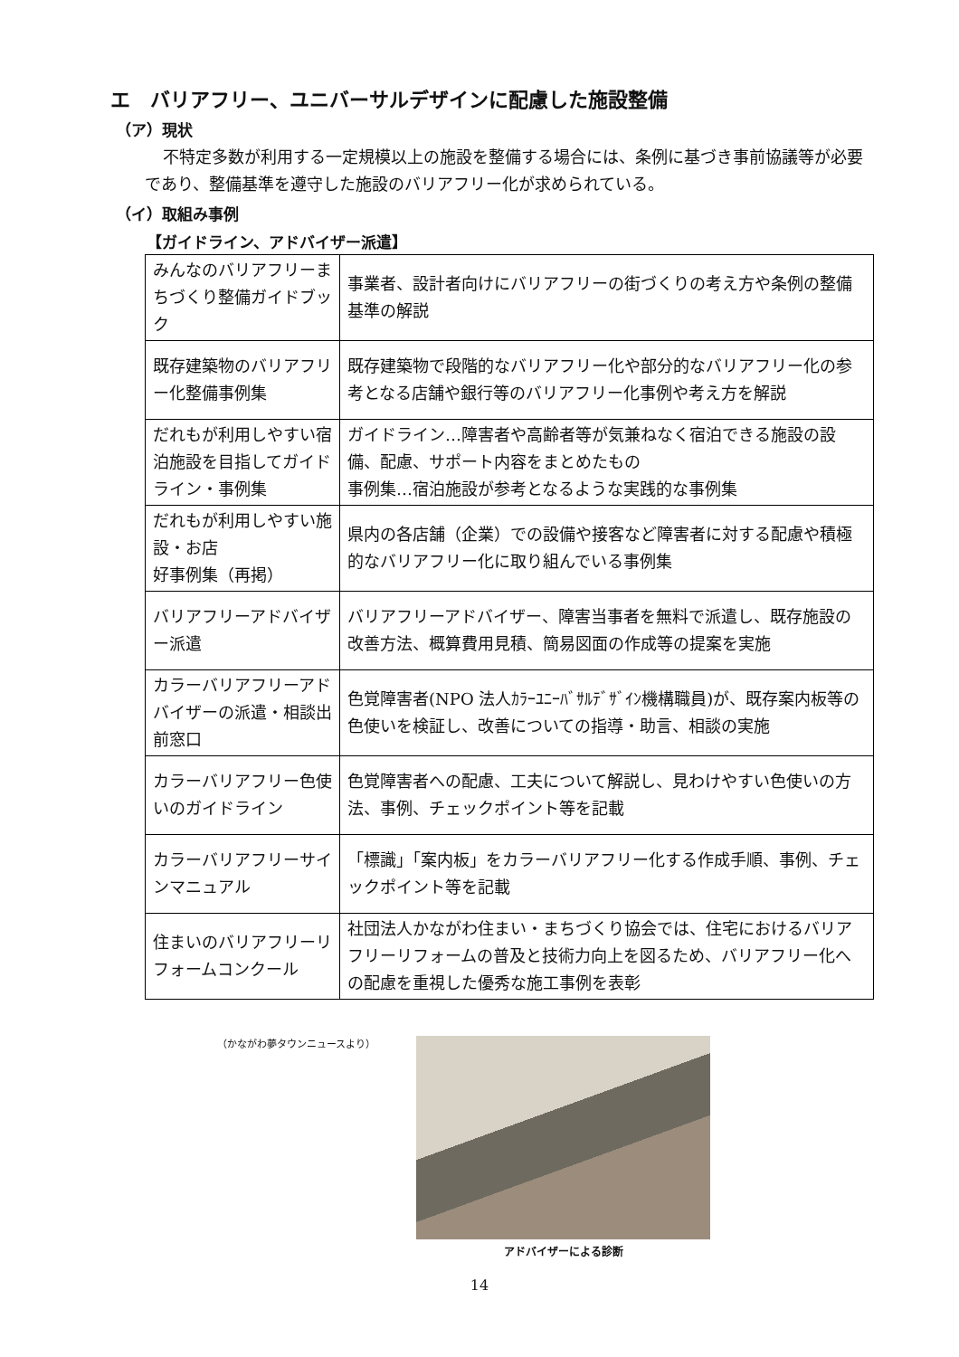エ　バリアフリー、ユニバーサルデザインに配慮した施設整備
（ア）現状
不特定多数が利用する一定規模以上の施設を整備する場合には、条例に基づき事前協議等が必要であり、整備基準を遵守した施設のバリアフリー化が求められている。
（イ）取組み事例
【ガイドライン、アドバイザー派遣】
| みんなのバリアフリーまちづくり整備ガイドブック | 事業者、設計者向けにバリアフリーの街づくりの考え方や条例の整備基準の解説 |
| 既存建築物のバリアフリー化整備事例集 | 既存建築物で段階的なバリアフリー化や部分的なバリアフリー化の参考となる店舗や銀行等のバリアフリー化事例や考え方を解説 |
| だれもが利用しやすい宿泊施設を目指してガイドライン・事例集 | ガイドライン…障害者や高齢者等が気兼ねなく宿泊できる施設の設備、配慮、サポート内容をまとめたもの 事例集…宿泊施設が参考となるような実践的な事例集 |
| だれもが利用しやすい施設・お店 好事例集（再掲） | 県内の各店舗（企業）での設備や接客など障害者に対する配慮や積極的なバリアフリー化に取り組んでいる事例集 |
| バリアフリーアドバイザー派遣 | バリアフリーアドバイザー、障害当事者を無料で派遣し、既存施設の改善方法、概算費用見積、簡易図面の作成等の提案を実施 |
| カラーバリアフリーアドバイザーの派遣・相談出前窓口 | 色覚障害者(NPO 法人ｶﾗｰﾕﾆｰﾊﾞｻﾙﾃﾞｻﾞｲﾝ機構職員)が、既存案内板等の色使いを検証し、改善についての指導・助言、相談の実施 |
| カラーバリアフリー色使いのガイドライン | 色覚障害者への配慮、工夫について解説し、見わけやすい色使いの方法、事例、チェックポイント等を記載 |
| カラーバリアフリーサインマニュアル | 「標識」「案内板」をカラーバリアフリー化する作成手順、事例、チェックポイント等を記載 |
| 住まいのバリアフリーリフォームコンクール | 社団法人かながわ住まい・まちづくり協会では、住宅におけるバリアフリーリフォームの普及と技術力向上を図るため、バリアフリー化への配慮を重視した優秀な施工事例を表彰 |
（かながわ夢タウンニュースより）
アドバイザーによる診断
14